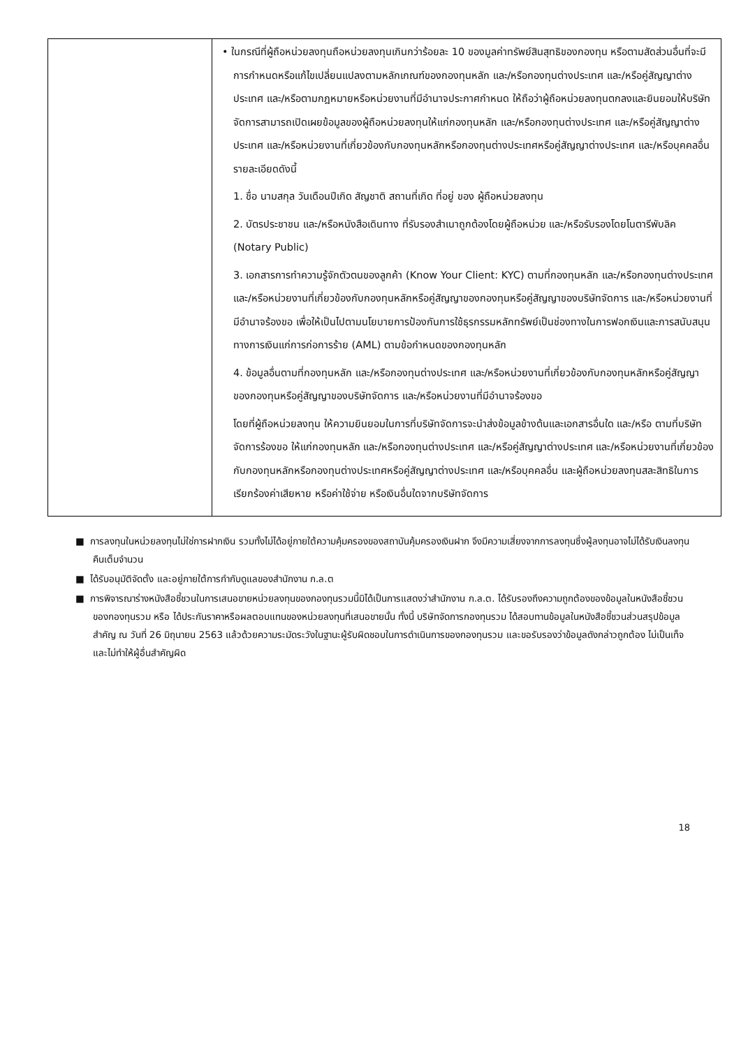| | • ในกรณีที่ผู้ถือหน่วยลงทุนถือหน่วยลงทุนเกินกว่าร้อยละ 10 ของมูลค่าทรัพย์สินสุทธิของกองทุน หรือตามสัดส่วนอื่นที่จะมีการกำหนดหรือแก้ไขเปลี่ยนแปลงตามหลักเกณฑ์ของกองทุนหลัก และ/หรือกองทุนต่างประเทศ และ/หรือคู่สัญญาต่างประเทศ และ/หรือตามกฎหมายหรือหน่วยงานที่มีอำนาจประกาศกำหนด ให้ถือว่าผู้ถือหน่วยลงทุนตกลงและยินยอมให้บริษัทจัดการสามารถเปิดเผยข้อมูลของผู้ถือหน่วยลงทุนให้แก่กองทุนหลัก และ/หรือกองทุนต่างประเทศ และ/หรือคู่สัญญาต่างประเทศ และ/หรือหน่วยงานที่เกี่ยวข้องกับกองทุนหลักหรือกองทุนต่างประเทศหรือคู่สัญญาต่างประเทศ และ/หรือบุคคลอื่น รายละเอียดดังนี้ 1. ชื่อ นามสกุล วันเดือนปีเกิด สัญชาติ สถานที่เกิด ที่อยู่ ของ ผู้ถือหน่วยลงทุน 2. บัตรประชาชน และ/หรือหนังสือเดินทาง ที่รับรองสำเนาถูกต้องโดยผู้ถือหน่วย และ/หรือรับรองโดยโนตารีพับลิค (Notary Public) 3. เอกสารการทำความรู้จักตัวตนของลูกค้า (Know Your Client: KYC) ตามที่กองทุนหลัก และ/หรือกองทุนต่างประเทศ และ/หรือหน่วยงานที่เกี่ยวข้องกับกองทุนหลักหรือคู่สัญญาของกองทุนหรือคู่สัญญาของบริษัทจัดการ และ/หรือหน่วยงานที่มีอำนาจร้องขอ เพื่อให้เป็นไปตามนโยบายการป้องกันการใช้ธุรกรรมหลักทรัพย์เป็นช่องทางในการฟอกเงินและการสนับสนุนทางการเงินแก่การก่อการร้าย (AML) ตามข้อกำหนดของกองทุนหลัก 4. ข้อมูลอื่นตามที่กองทุนหลัก และ/หรือกองทุนต่างประเทศ และ/หรือหน่วยงานที่เกี่ยวข้องกับกองทุนหลักหรือคู่สัญญาของกองทุนหรือคู่สัญญาของบริษัทจัดการ และ/หรือหน่วยงานที่มีอำนาจร้องขอ โดยที่ผู้ถือหน่วยลงทุน ให้ความยินยอมในการที่บริษัทจัดการจะนำส่งข้อมูลข้างต้นและเอกสารอื่นใด และ/หรือ ตามที่บริษัทจัดการร้องขอ ให้แก่กองทุนหลัก และ/หรือกองทุนต่างประเทศ และ/หรือคู่สัญญาต่างประเทศ และ/หรือหน่วยงานที่เกี่ยวข้องกับกองทุนหลักหรือกองทุนต่างประเทศหรือคู่สัญญาต่างประเทศ และ/หรือบุคคลอื่น และผู้ถือหน่วยลงทุนสละสิทธิในการเรียกร้องค่าเสียหาย หรือค่าใช้จ่าย หรือเงินอื่นใดจากบริษัทจัดการ |
■ การลงทุนในหน่วยลงทุนไม่ใช่การฝากเงิน รวมทั้งไม่ได้อยู่ภายใต้ความคุ้มครองของสถาบันคุ้มครองเงินฝาก จึงมีความเสี่ยงจากการลงทุนซึ่งผู้ลงทุนอาจไม่ได้รับเงินลงทุนคืนเต็มจำนวน
■ ได้รับอนุมัติจัดตั้ง และอยู่ภายใต้การกำกับดูแลของสำนักงาน ก.ล.ต
■ การพิจารณาร่างหนังสือชี้ชวนในการเสนอขายหน่วยลงทุนของกองทุนรวมนี้มิได้เป็นการแสดงว่าสำนักงาน ก.ล.ต. ได้รับรองถึงความถูกต้องของข้อมูลในหนังสือชี้ชวนของกองทุนรวม หรือ ได้ประกันราคาหรือผลตอบแทนของหน่วยลงทุนที่เสนอขายนั้น ทั้งนี้ บริษัทจัดการกองทุนรวม ได้สอบทานข้อมูลในหนังสือชี้ชวนส่วนสรุปข้อมูลสำคัญ ณ วันที่ 26 มิถุนายน 2563 แล้วด้วยความระมัดระวังในฐานะผู้รับผิดชอบในการดำเนินการของกองทุนรวม และขอรับรองว่าข้อมูลดังกล่าวถูกต้อง ไม่เป็นเท็จ และไม่ทำให้ผู้อื่นสำคัญผิด
18